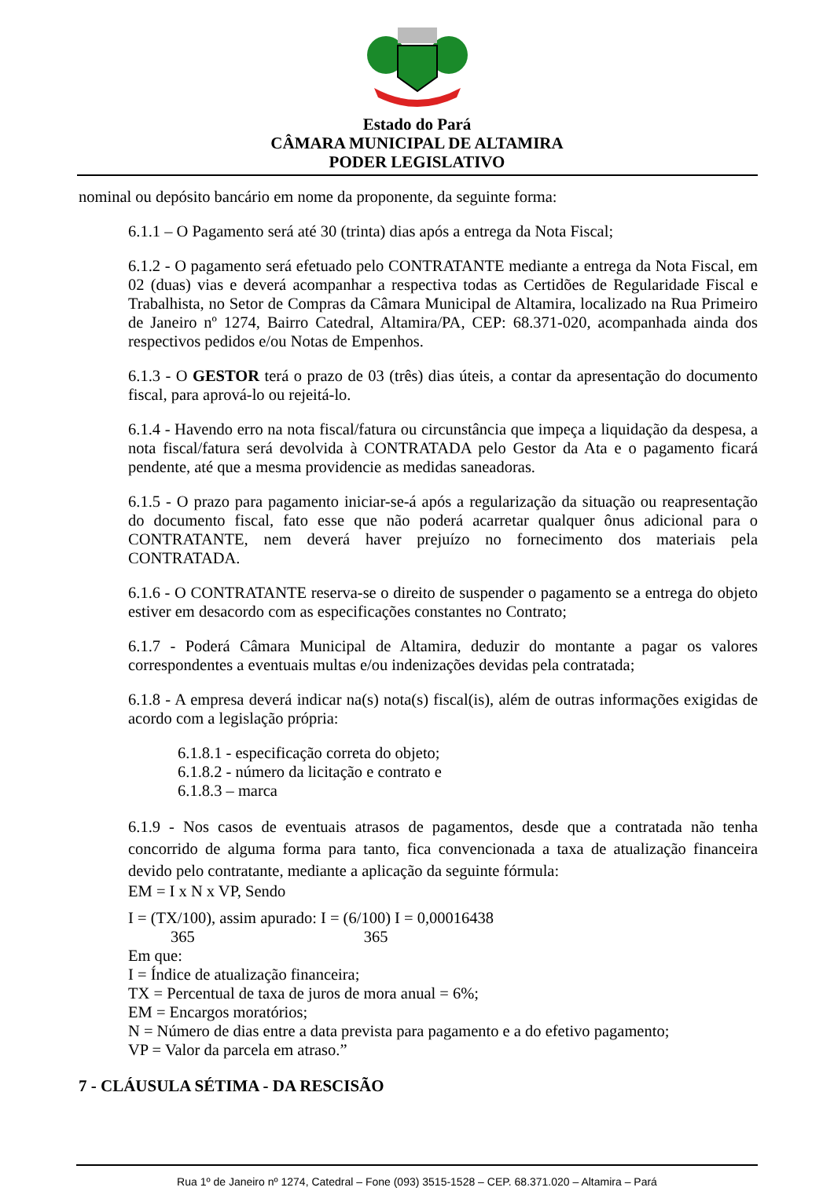Estado do Pará
CÂMARA MUNICIPAL DE ALTAMIRA
PODER LEGISLATIVO
nominal ou depósito bancário em nome da proponente, da seguinte forma:
6.1.1 – O Pagamento será até 30 (trinta) dias após a entrega da Nota Fiscal;
6.1.2 - O pagamento será efetuado pelo CONTRATANTE mediante a entrega da Nota Fiscal, em 02 (duas) vias e deverá acompanhar a respectiva todas as Certidões de Regularidade Fiscal e Trabalhista, no Setor de Compras da Câmara Municipal de Altamira, localizado na Rua Primeiro de Janeiro nº 1274, Bairro Catedral, Altamira/PA, CEP: 68.371-020, acompanhada ainda dos respectivos pedidos e/ou Notas de Empenhos.
6.1.3 - O GESTOR terá o prazo de 03 (três) dias úteis, a contar da apresentação do documento fiscal, para aprová-lo ou rejeitá-lo.
6.1.4 - Havendo erro na nota fiscal/fatura ou circunstância que impeça a liquidação da despesa, a nota fiscal/fatura será devolvida à CONTRATADA pelo Gestor da Ata e o pagamento ficará pendente, até que a mesma providencie as medidas saneadoras.
6.1.5 - O prazo para pagamento iniciar-se-á após a regularização da situação ou reapresentação do documento fiscal, fato esse que não poderá acarretar qualquer ônus adicional para o CONTRATANTE, nem deverá haver prejuízo no fornecimento dos materiais pela CONTRATADA.
6.1.6 - O CONTRATANTE reserva-se o direito de suspender o pagamento se a entrega do objeto estiver em desacordo com as especificações constantes no Contrato;
6.1.7 - Poderá Câmara Municipal de Altamira, deduzir do montante a pagar os valores correspondentes a eventuais multas e/ou indenizações devidas pela contratada;
6.1.8 - A empresa deverá indicar na(s) nota(s) fiscal(is), além de outras informações exigidas de acordo com a legislação própria:
6.1.8.1 - especificação correta do objeto;
6.1.8.2 - número da licitação e contrato e
6.1.8.3 – marca
6.1.9 - Nos casos de eventuais atrasos de pagamentos, desde que a contratada não tenha concorrido de alguma forma para tanto, fica convencionada a taxa de atualização financeira devido pelo contratante, mediante a aplicação da seguinte fórmula:
EM = I x N x VP, Sendo
I = (TX/100), assim apurado: I = (6/100) I = 0,00016438
365 365
Em que:
I = Índice de atualização financeira;
TX = Percentual de taxa de juros de mora anual = 6%;
EM = Encargos moratórios;
N = Número de dias entre a data prevista para pagamento e a do efetivo pagamento;
VP = Valor da parcela em atraso.”
7 - CLÁUSULA SÉTIMA - DA RESCISÃO
Rua 1º de Janeiro nº 1274, Catedral – Fone (093) 3515-1528 – CEP. 68.371.020 – Altamira – Pará